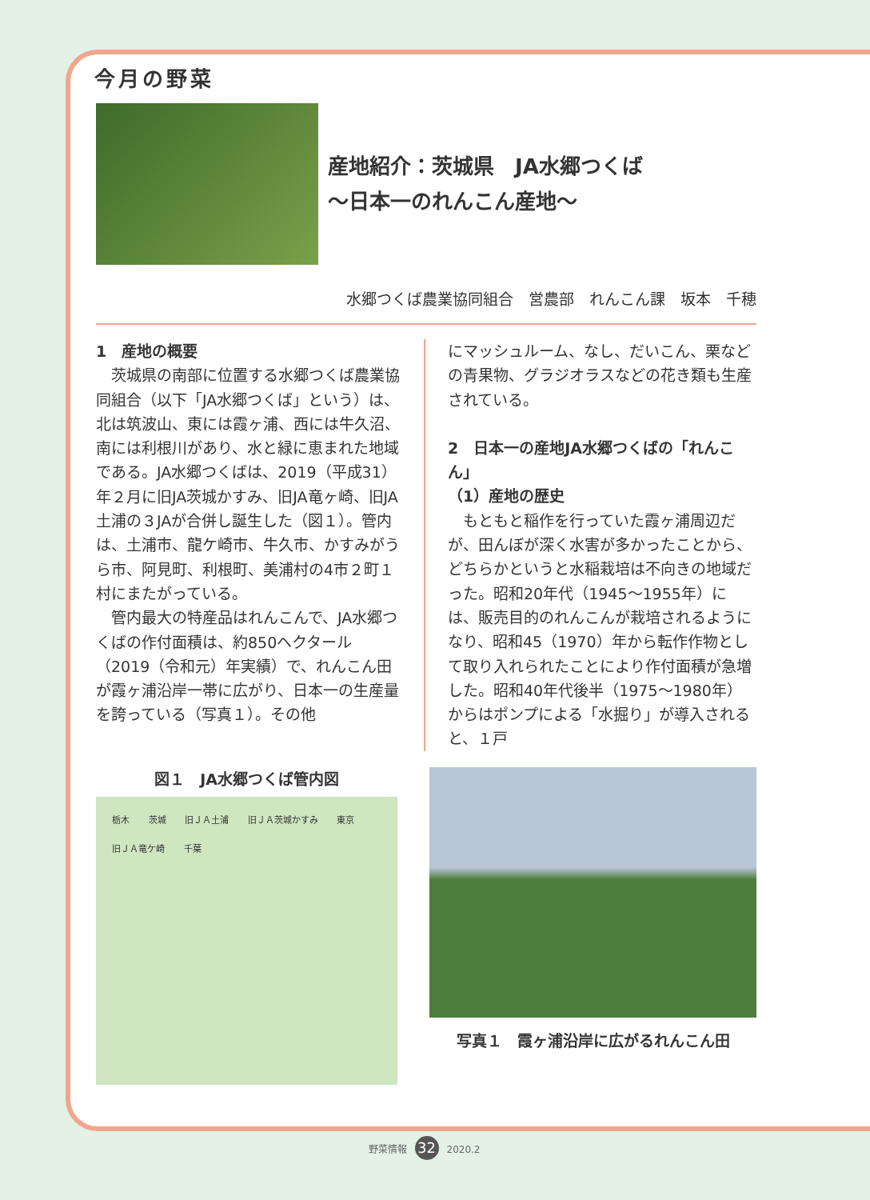今月の野菜
産地紹介：茨城県　JA水郷つくば
～日本一のれんこん産地～
水郷つくば農業協同組合　営農部　れんこん課　坂本　千穂
1　産地の概要
茨城県の南部に位置する水郷つくば農業協同組合（以下「JA水郷つくば」という）は、北は筑波山、東には霞ヶ浦、西には牛久沼、南には利根川があり、水と緑に恵まれた地域である。JA水郷つくばは、2019（平成31）年２月に旧JA茨城かすみ、旧JA竜ヶ崎、旧JA土浦の３JAが合併し誕生した（図１）。管内は、土浦市、龍ケ崎市、牛久市、かすみがうら市、阿見町、利根町、美浦村の4市２町１村にまたがっている。
管内最大の特産品はれんこんで、JA水郷つくばの作付面積は、約850ヘクタール（2019（令和元）年実績）で、れんこん田が霞ヶ浦沿岸一帯に広がり、日本一の生産量を誇っている（写真１）。その他
にマッシュルーム、なし、だいこん、栗などの青果物、グラジオラスなどの花き類も生産されている。
2　日本一の産地JA水郷つくばの「れんこん」
（1）産地の歴史
もともと稲作を行っていた霞ヶ浦周辺だが、田んぼが深く水害が多かったことから、どちらかというと水稲栽培は不向きの地域だった。昭和20年代（1945～1955年）には、販売目的のれんこんが栽培されるようになり、昭和45（1970）年から転作作物として取り入れられたことにより作付面積が急増した。昭和40年代後半（1975～1980年）からはポンプによる「水掘り」が導入されると、１戸
図１　JA水郷つくば管内図
栃木 茨城 旧ＪＡ土浦 旧ＪＡ茨城かすみ 東京 旧ＪＡ竜ケ崎 千葉
写真１　霞ヶ浦沿岸に広がるれんこん田
野菜情報 32 2020.2